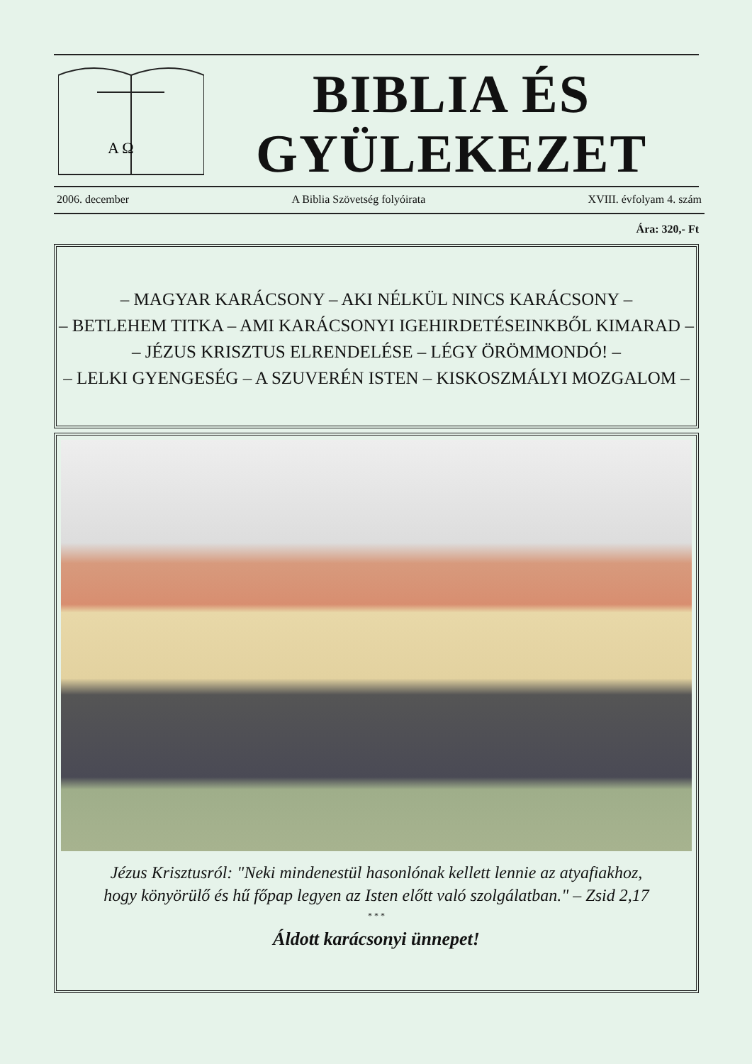A Ω
BIBLIA ÉS
GYÜLEKEZET
2006. december A Biblia Szövetség folyóirata XVIII. évfolyam 4. szám
Ára: 320,- Ft
– MAGYAR KARÁCSONY – AKI NÉLKÜL NINCS KARÁCSONY –
– BETLEHEM TITKA – AMI KARÁCSONYI IGEHIRDETÉSEINKBŐL KIMARAD –
– JÉZUS KRISZTUS ELRENDELÉSE – LÉGY ÖRÖMMONDÓ! –
– LELKI GYENGESÉG – A SZUVERÉN ISTEN – KISKOSZMÁLYI MOZGALOM –
Jézus Krisztusról: "Neki mindenestül hasonlónak kellett lennie az atyafiakhoz,
hogy könyörülő és hű főpap legyen az Isten előtt való szolgálatban." – Zsid 2,17
* * *
Áldott karácsonyi ünnepet!